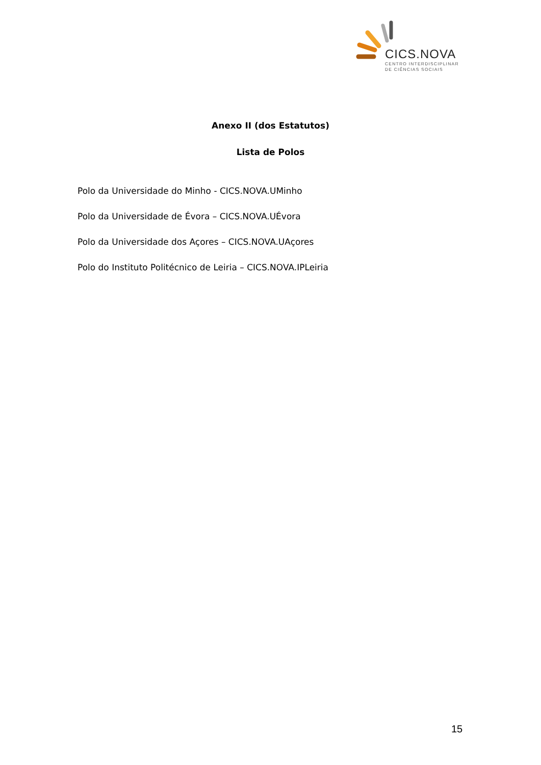CICS.NOVA
CENTRO INTERDISCIPLINAR
DE CIÊNCIAS SOCIAIS
Anexo II (dos Estatutos)
Lista de Polos
Polo da Universidade do Minho - CICS.NOVA.UMinho
Polo da Universidade de Évora – CICS.NOVA.UÉvora
Polo da Universidade dos Açores – CICS.NOVA.UAçores
Polo do Instituto Politécnico de Leiria – CICS.NOVA.IPLeiria
15